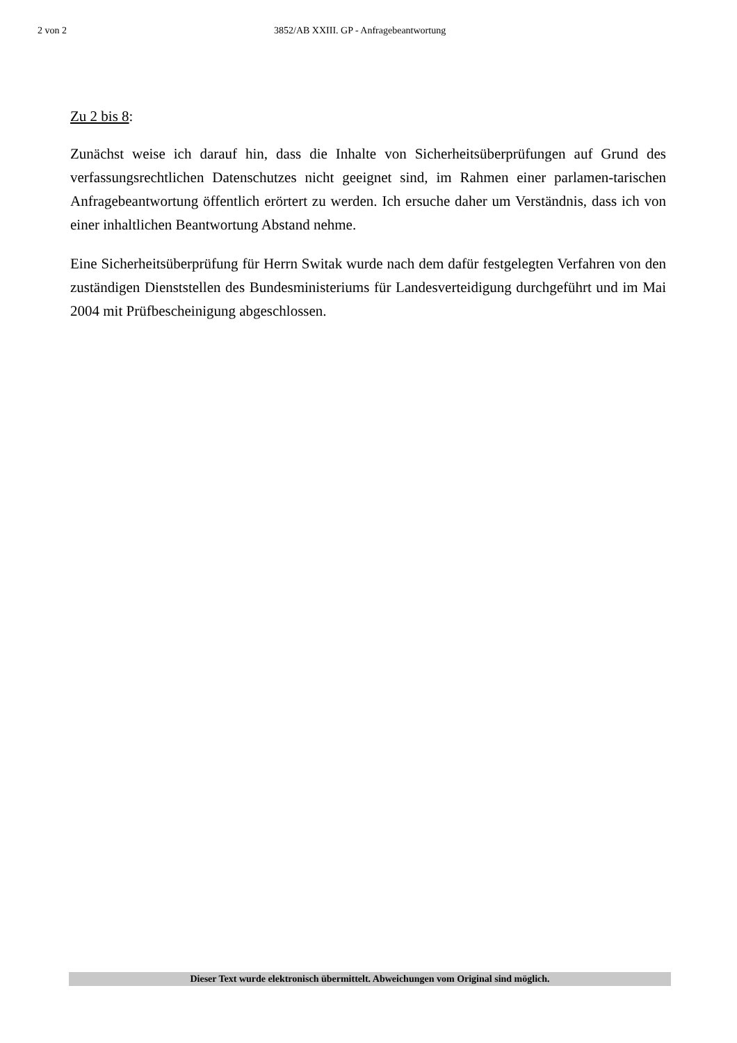2 von 2 3852/AB XXIII. GP - Anfragebeantwortung
Zu 2 bis 8:
Zunächst weise ich darauf hin, dass die Inhalte von Sicherheitsüberprüfungen auf Grund des verfassungsrechtlichen Datenschutzes nicht geeignet sind, im Rahmen einer parlamen-tarischen Anfragebeantwortung öffentlich erörtert zu werden. Ich ersuche daher um Verständnis, dass ich von einer inhaltlichen Beantwortung Abstand nehme.
Eine Sicherheitsüberprüfung für Herrn Switak wurde nach dem dafür festgelegten Verfahren von den zuständigen Dienststellen des Bundesministeriums für Landesverteidigung durchgeführt und im Mai 2004 mit Prüfbescheinigung abgeschlossen.
Dieser Text wurde elektronisch übermittelt. Abweichungen vom Original sind möglich.